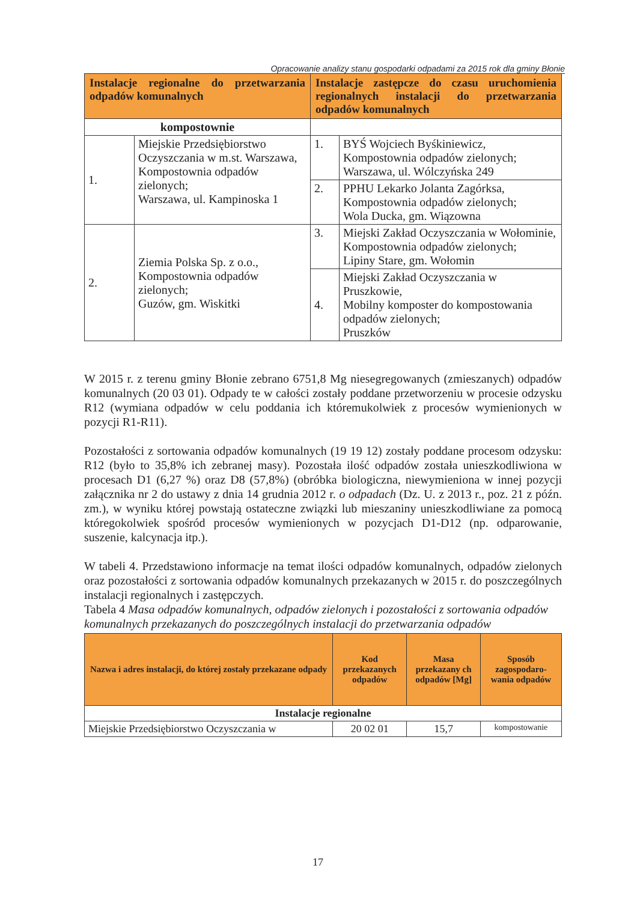Opracowanie analizy stanu gospodarki odpadami za 2015 rok dla gminy Błonie
| Instalacje regionalne do przetwarzania odpadów komunalnych | | Instalacje zastępcze do czasu uruchomienia regionalnych instalacji do przetwarzania odpadów komunalnych | |
| --- | --- | --- | --- |
| kompostownie | | | |
| 1. | Miejskie Przedsiębiorstwo Oczyszczania w m.st. Warszawa, Kompostownia odpadów zielonych; Warszawa, ul. Kampinoska 1 | 1. | BYŚ Wojciech Byśkiniewicz, Kompostownia odpadów zielonych; Warszawa, ul. Wólczyńska 249 |
| | | 2. | PPHU Lekarko Jolanta Zagórksa, Kompostownia odpadów zielonych; Wola Ducka, gm. Wiązowna |
| 2. | Ziemia Polska Sp. z o.o., Kompostownia odpadów zielonych; Guzów, gm. Wiskitki | 3. | Miejski Zakład Oczyszczania w Wołominie, Kompostownia odpadów zielonych; Lipiny Stare, gm. Wołomin |
| | | 4. | Miejski Zakład Oczyszczania w Pruszkowie, Mobilny komposter do kompostowania odpadów zielonych; Pruszków |
W 2015 r. z terenu gminy Błonie zebrano 6751,8 Mg niesegregowanych (zmieszanych) odpadów komunalnych (20 03 01). Odpady te w całości zostały poddane przetworzeniu w procesie odzysku R12 (wymiana odpadów w celu poddania ich któremukolwiek z procesów wymienionych w pozycji R1-R11).
Pozostałości z sortowania odpadów komunalnych (19 19 12) zostały poddane procesom odzysku: R12 (było to 35,8% ich zebranej masy). Pozostała ilość odpadów została unieszkodliwiona w procesach D1 (6,27 %) oraz D8 (57,8%) (obróbka biologiczna, niewymieniona w innej pozycji załącznika nr 2 do ustawy z dnia 14 grudnia 2012 r. o odpadach (Dz. U. z 2013 r., poz. 21 z późn. zm.), w wyniku której powstają ostateczne związki lub mieszaniny unieszkodliwiane za pomocą któregokolwiek spośród procesów wymienionych w pozycjach D1-D12 (np. odparowanie, suszenie, kalcynacja itp.).
W tabeli 4. Przedstawiono informacje na temat ilości odpadów komunalnych, odpadów zielonych oraz pozostałości z sortowania odpadów komunalnych przekazanych w 2015 r. do poszczególnych instalacji regionalnych i zastępczych.
Tabela 4 Masa odpadów komunalnych, odpadów zielonych i pozostałości z sortowania odpadów komunalnych przekazanych do poszczególnych instalacji do przetwarzania odpadów
| Nazwa i adres instalacji, do której zostały przekazane odpady | Kod przekazanych odpadów | Masa przekazany ch odpadów [Mg] | Sposób zagospodaro-wania odpadów |
| --- | --- | --- | --- |
| Instalacje regionalne | | | |
| Miejskie Przedsiębiorstwo Oczyszczania w | 20 02 01 | 15,7 | kompostowanie |
17